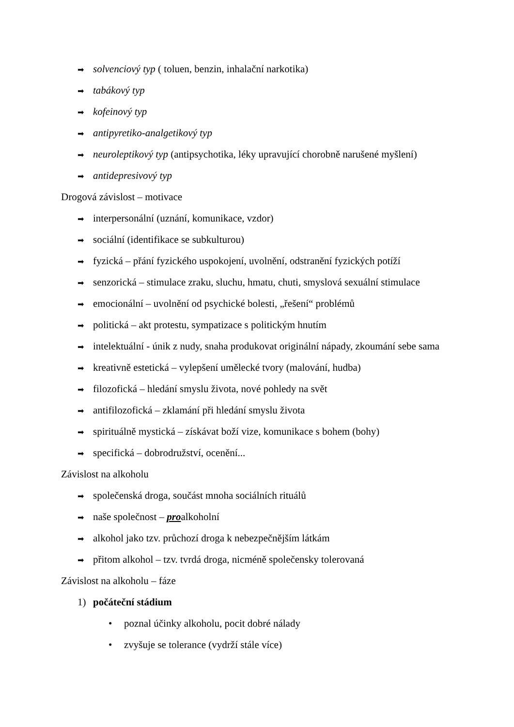➡ solvenciový typ ( toluen, benzin, inhalační narkotika)
➡ tabákový typ
➡ kofeinový typ
➡ antipyretiko-analgetikový typ
➡ neuroleptikový typ (antipsychotika, léky upravující chorobně narušené myšlení)
➡ antidepresivový typ
Drogová závislost – motivace
➡ interpersonální (uznání, komunikace, vzdor)
➡ sociální (identifikace se subkulturou)
➡ fyzická – přání fyzického uspokojení, uvolnění, odstranění fyzických potíží
➡ senzorická – stimulace zraku, sluchu, hmatu, chuti, smyslová sexuální stimulace
➡ emocionální – uvolnění od psychické bolesti, „řešení“ problémů
➡ politická – akt protestu, sympatizace s politickým hnutím
➡ intelektuální - únik z nudy, snaha produkovat originální nápady, zkoumání sebe sama
➡ kreativně estetická – vylepšení umělecké tvory (malování, hudba)
➡ filozofická – hledání smyslu života, nové pohledy na svět
➡ antifilozofická – zklamání při hledání smyslu života
➡ spirituálně mystická – získávat boží vize, komunikace s bohem (bohy)
➡ specifická – dobrodružství, ocenění...
Závislost na alkoholu
➡ společenská droga, součást mnoha sociálních rituálů
➡ naše společnost – proalkoholní
➡ alkohol jako tzv. průchozí droga k nebezpečnějším látkám
➡ přitom alkohol – tzv. tvrdá droga, nicméně společensky tolerovaná
Závislost na alkoholu – fáze
1) počáteční stádium
• poznal účinky alkoholu, pocit dobré nálady
• zvyšuje se tolerance (vydrží stále více)